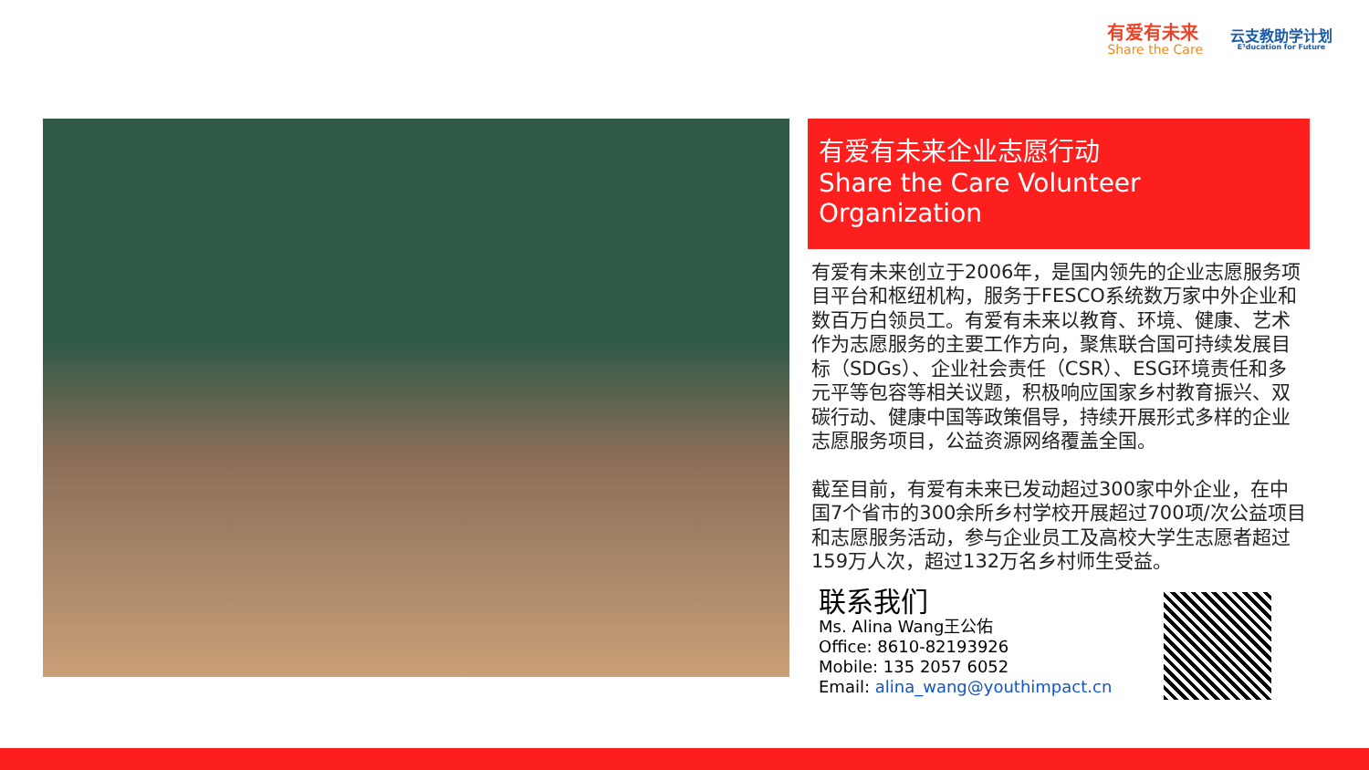有爱有未来
Share the Care
云支教助学计划
E³ducation for Future
有爱有未来企业志愿行动
Share the Care Volunteer Organization
有爱有未来创立于2006年，是国内领先的企业志愿服务项目平台和枢纽机构，服务于FESCO系统数万家中外企业和数百万白领员工。有爱有未来以教育、环境、健康、艺术作为志愿服务的主要工作方向，聚焦联合国可持续发展目标（SDGs）、企业社会责任（CSR）、ESG环境责任和多元平等包容等相关议题，积极响应国家乡村教育振兴、双碳行动、健康中国等政策倡导，持续开展形式多样的企业志愿服务项目，公益资源网络覆盖全国。
截至目前，有爱有未来已发动超过300家中外企业，在中国7个省市的300余所乡村学校开展超过700项/次公益项目和志愿服务活动，参与企业员工及高校大学生志愿者超过159万人次，超过132万名乡村师生受益。
联系我们
Ms. Alina Wang王公佑
Office: 8610-82193926
Mobile: 135 2057 6052
Email: alina_wang@youthimpact.cn